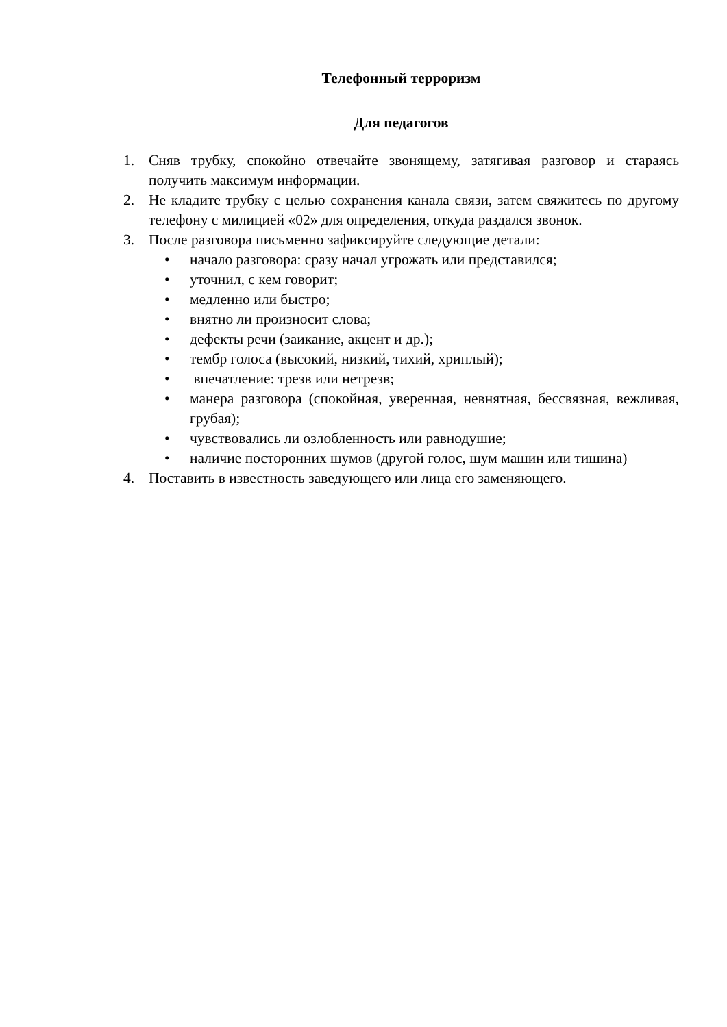Телефонный терроризм
Для педагогов
1. Сняв трубку, спокойно отвечайте звонящему, затягивая разговор и стараясь получить максимум информации.
2. Не кладите трубку с целью сохранения канала связи, затем свяжитесь по другому телефону с милицией «02» для определения, откуда раздался звонок.
3. После разговора письменно зафиксируйте следующие детали:
• начало разговора: сразу начал угрожать или представился;
• уточнил, с кем говорит;
• медленно или быстро;
• внятно ли произносит слова;
• дефекты речи (заикание, акцент и др.);
• тембр голоса (высокий, низкий, тихий, хриплый);
• впечатление: трезв или нетрезв;
• манера разговора (спокойная, уверенная, невнятная, бессвязная, вежливая, грубая);
• чувствовались ли озлобленность или равнодушие;
• наличие посторонних шумов (другой голос, шум машин или тишина)
4. Поставить в известность заведующего или лица его заменяющего.